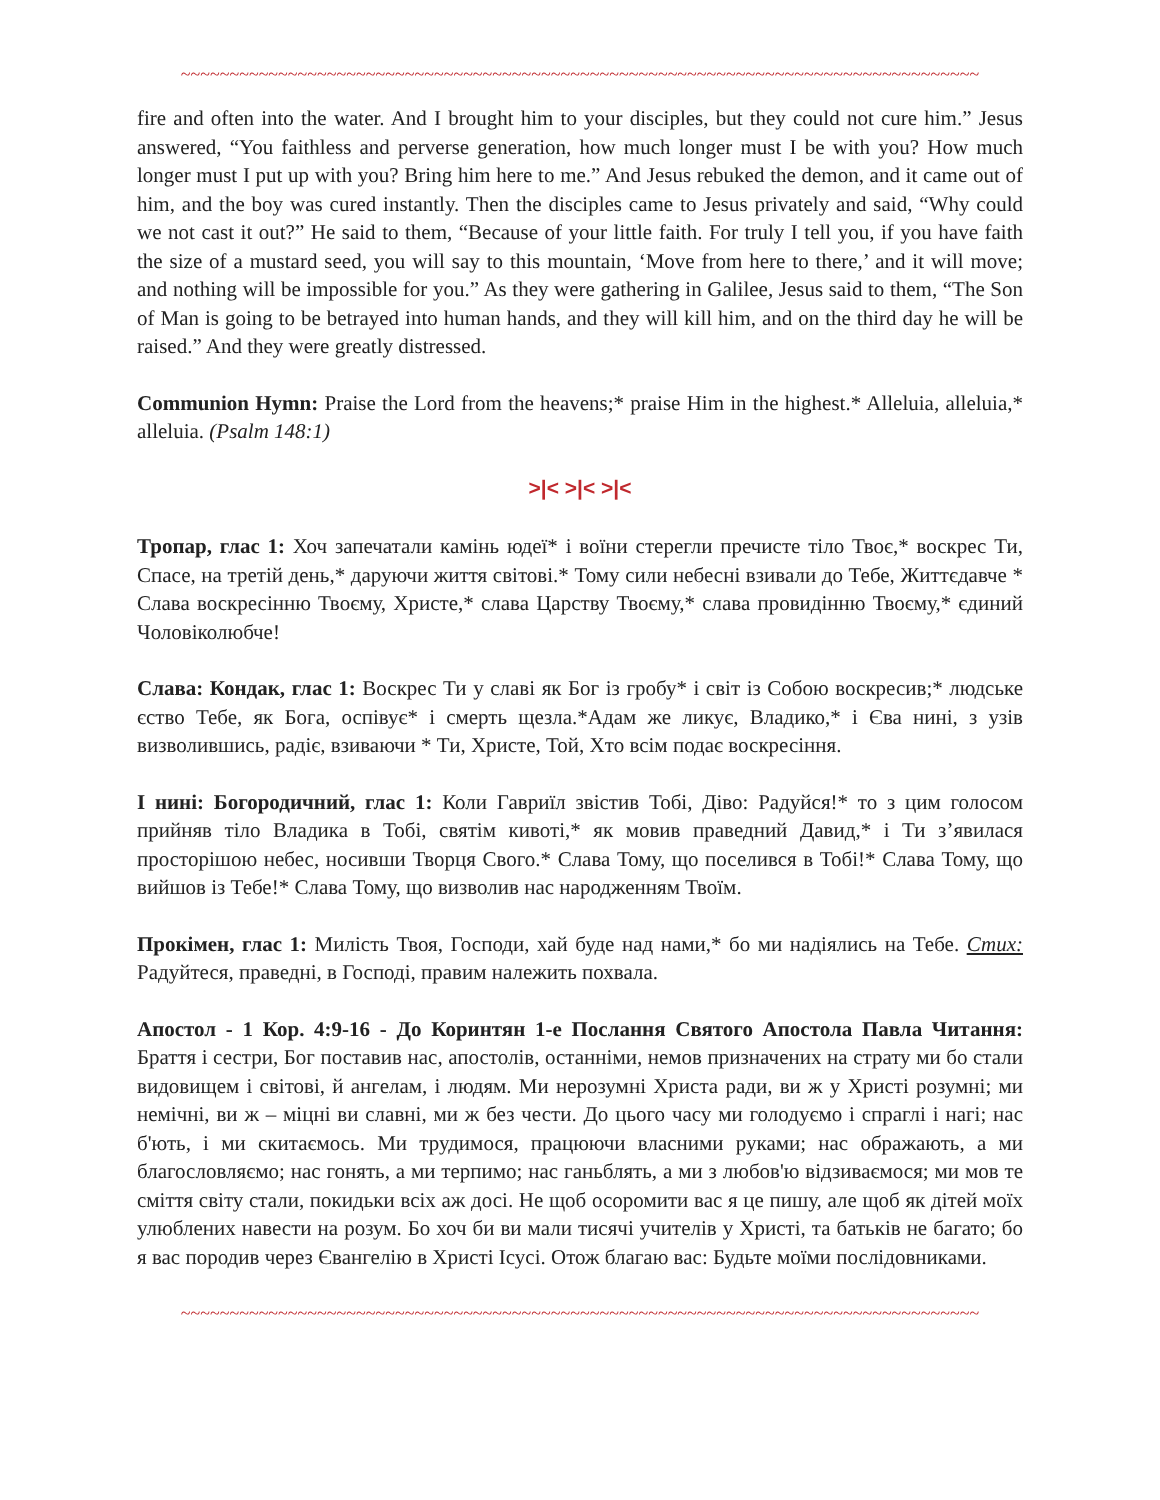~~~~~~~~~~~~~~~~~~~~~~~~~~~~~~~~~~~~~~~~~~~~~~~~~~~~~~~~~~~~~~~~~~~~~~~~~~~~~~~~~~
fire and often into the water. And I brought him to your disciples, but they could not cure him.” Jesus answered, “You faithless and perverse generation, how much longer must I be with you? How much longer must I put up with you? Bring him here to me.” And Jesus rebuked the demon, and it came out of him, and the boy was cured instantly. Then the disciples came to Jesus privately and said, “Why could we not cast it out?” He said to them, “Because of your little faith. For truly I tell you, if you have faith the size of a mustard seed, you will say to this mountain, ‘Move from here to there,’ and it will move; and nothing will be impossible for you.” As they were gathering in Galilee, Jesus said to them, “The Son of Man is going to be betrayed into human hands, and they will kill him, and on the third day he will be raised.” And they were greatly distressed.
Communion Hymn: Praise the Lord from the heavens;* praise Him in the highest.* Alleluia, alleluia,* alleluia. (Psalm 148:1)
>|< >|< >|<
Тропар, глас 1: Хоч запечатали камінь юдеї* і воїни стерегли пречисте тіло Твоє,* воскрес Ти, Спасе, на третій день,* даруючи життя світові.* Тому сили небесні взивали до Тебе, Життєдавче * Слава воскресінню Твоєму, Христе,* слава Царству Твоєму,* слава провидінню Твоєму,* єдиний Чоловіколюбче!
Слава: Кондак, глас 1: Воскрес Ти у славі як Бог із гробу* і світ із Собою воскресив;* людське єство Тебе, як Бога, оспівує* і смерть щезла.*Адам же ликує, Владико,* і Єва нині, з узів визволившись, радіє, взиваючи * Ти, Христе, Той, Хто всім подає воскресіння.
І нині: Богородичний, глас 1: Коли Гавриїл звістив Тобі, Діво: Радуйся!* то з цим голосом прийняв тіло Владика в Тобі, святім кивоті,* як мовив праведний Давид,* і Ти з’явилася просторішою небес, носивши Творця Свого.* Слава Тому, що поселився в Тобі!* Слава Тому, що вийшов із Тебе!* Слава Тому, що визволив нас народженням Твоїм.
Прокімен, глас 1: Милість Твоя, Господи, хай буде над нами,* бо ми надіялись на Тебе. Стих: Радуйтеся, праведні, в Господі, правим належить похвала.
Апостол - 1 Кор. 4:9-16 - До Коринтян 1-e Послання Святого Апостола Павла Читання: Браття і сестри, Бог поставив нас, апостолів, останніми, немов призначених на страту ми бо стали видовищем і світові, й ангелам, і людям. Ми нерозумні Христа ради, ви ж у Христі розумні; ми немічні, ви ж – міцні ви славні, ми ж без чести. До цього часу ми голодуємо і спраглі і нагі; нас б'ють, і ми скитаємось. Ми трудимося, працюючи власними руками; нас ображають, а ми благословляємо; нас гонять, а ми терпимо; нас ганьблять, а ми з любов'ю відзиваємося; ми мов те сміття світу стали, покидьки всіх аж досі. Не щоб осоромити вас я це пишу, але щоб як дітей моїх улюблених навести на розум. Бо хоч би ви мали тисячі учителів у Христі, та батьків не багато; бо я вас породив через Євангелію в Христі Ісусі. Отож благаю вас: Будьте моїми послідовниками.
~~~~~~~~~~~~~~~~~~~~~~~~~~~~~~~~~~~~~~~~~~~~~~~~~~~~~~~~~~~~~~~~~~~~~~~~~~~~~~~~~~